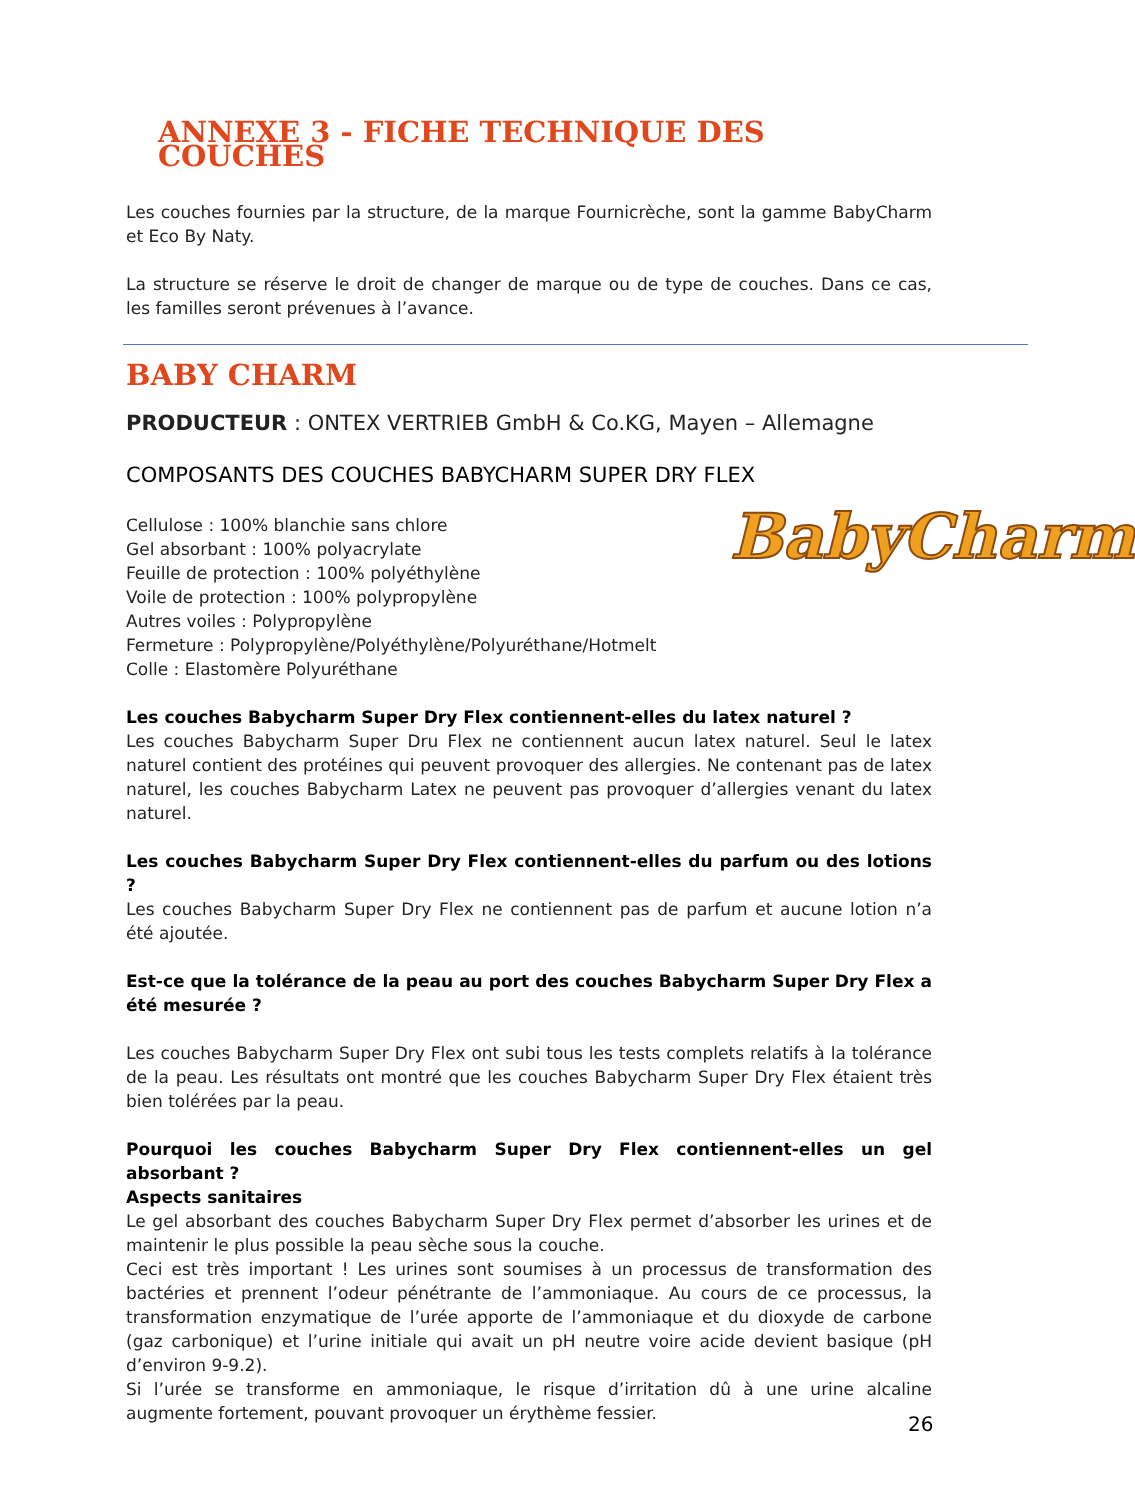ANNEXE 3 - FICHE TECHNIQUE DES COUCHES
Les couches fournies par la structure, de la marque Fournicrèche, sont la gamme BabyCharm et Eco By Naty.
La structure se réserve le droit de changer de marque ou de type de couches. Dans ce cas, les familles seront prévenues à l’avance.
BABY CHARM
PRODUCTEUR : ONTEX VERTRIEB GmbH & Co.KG, Mayen – Allemagne
COMPOSANTS DES COUCHES BABYCHARM SUPER DRY FLEX
Cellulose : 100% blanchie sans chlore
Gel absorbant : 100% polyacrylate
Feuille de protection : 100% polyéthylène
Voile de protection : 100% polypropylène
Autres voiles : Polypropylène
Fermeture : Polypropylène/Polyéthylène/Polyuréthane/Hotmelt
Colle : Elastomère Polyuréthane
Les couches Babycharm Super Dry Flex contiennent-elles du latex naturel ?
Les couches Babycharm Super Dru Flex ne contiennent aucun latex naturel. Seul le latex naturel contient des protéines qui peuvent provoquer des allergies. Ne contenant pas de latex naturel, les couches Babycharm Latex ne peuvent pas provoquer d’allergies venant du latex naturel.
Les couches Babycharm Super Dry Flex contiennent-elles du parfum ou des lotions ?
Les couches Babycharm Super Dry Flex ne contiennent pas de parfum et aucune lotion n’a été ajoutée.
Est-ce que la tolérance de la peau au port des couches Babycharm Super Dry Flex a été mesurée ?
Les couches Babycharm Super Dry Flex ont subi tous les tests complets relatifs à la tolérance de la peau. Les résultats ont montré que les couches Babycharm Super Dry Flex étaient très bien tolérées par la peau.
Pourquoi les couches Babycharm Super Dry Flex contiennent-elles un gel absorbant ?
Aspects sanitaires
Le gel absorbant des couches Babycharm Super Dry Flex permet d’absorber les urines et de maintenir le plus possible la peau sèche sous la couche.
Ceci est très important ! Les urines sont soumises à un processus de transformation des bactéries et prennent l’odeur pénétrante de l’ammoniaque. Au cours de ce processus, la transformation enzymatique de l’urée apporte de l’ammoniaque et du dioxyde de carbone (gaz carbonique) et l’urine initiale qui avait un pH neutre voire acide devient basique (pH d’environ 9-9.2).
Si l’urée se transforme en ammoniaque, le risque d’irritation dû à une urine alcaline augmente fortement, pouvant provoquer un érythème fessier.
BabyCharm
26